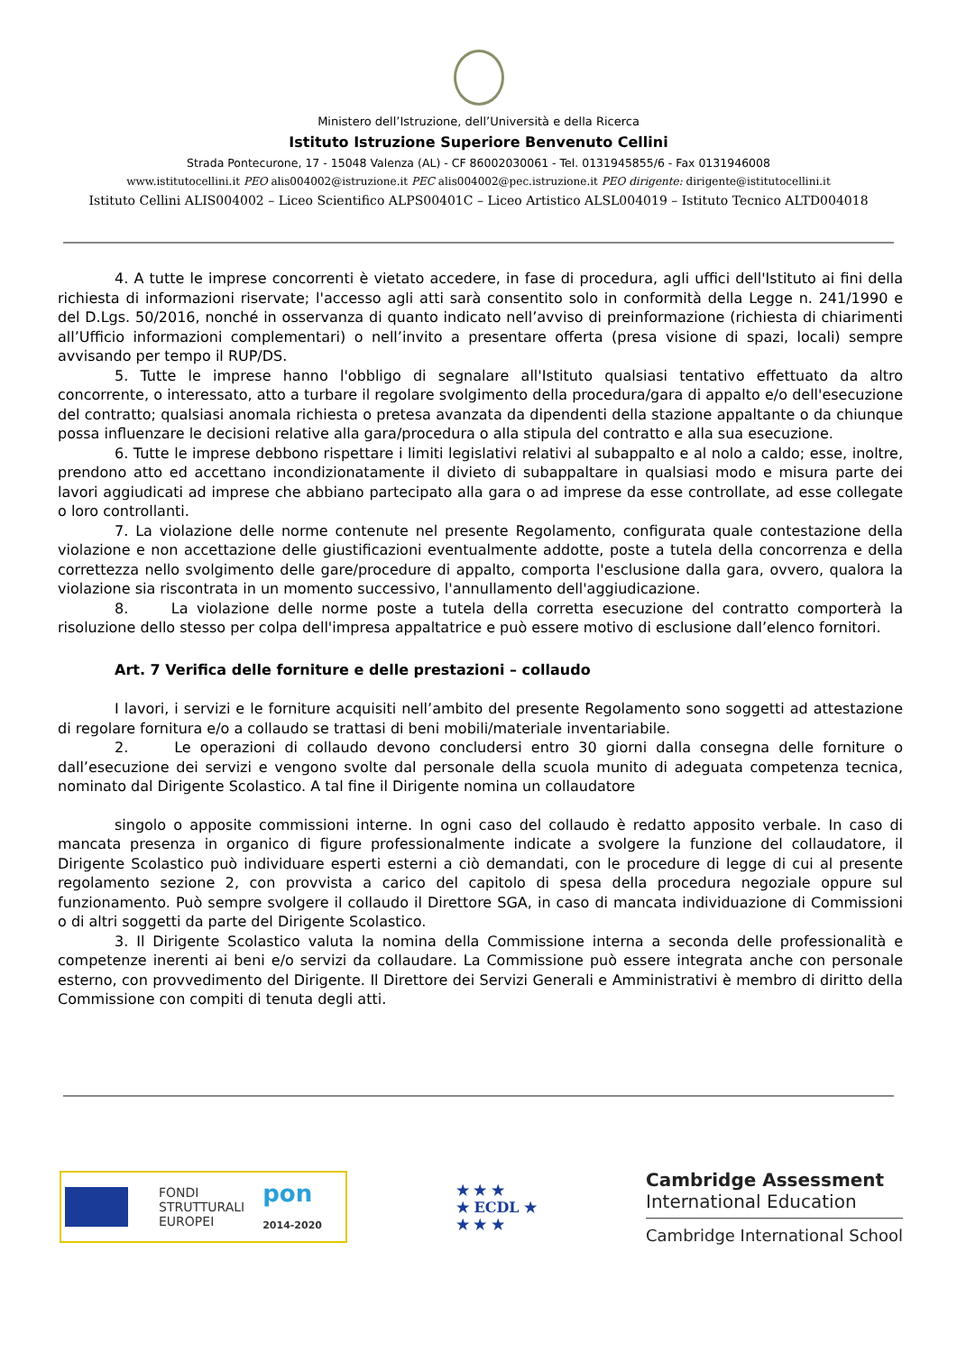Ministero dell’Istruzione, dell’Università e della Ricerca
Istituto Istruzione Superiore Benvenuto Cellini
Strada Pontecurone, 17 - 15048 Valenza (AL) - CF 86002030061 - Tel. 0131945855/6 - Fax 0131946008
www.istitutocellini.it PEO alis004002@istruzione.it PEC alis004002@pec.istruzione.it PEO dirigente: dirigente@istitutocellini.it
Istituto Cellini ALIS004002 – Liceo Scientifico ALPS00401C – Liceo Artistico ALSL004019 – Istituto Tecnico ALTD004018
4. A tutte le imprese concorrenti è vietato accedere, in fase di procedura, agli uffici dell'Istituto ai fini della richiesta di informazioni riservate; l'accesso agli atti sarà consentito solo in conformità della Legge n. 241/1990 e del D.Lgs. 50/2016, nonché in osservanza di quanto indicato nell’avviso di preinformazione (richiesta di chiarimenti all’Ufficio informazioni complementari) o nell’invito a presentare offerta (presa visione di spazi, locali) sempre avvisando per tempo il RUP/DS.
5. Tutte le imprese hanno l'obbligo di segnalare all'Istituto qualsiasi tentativo effettuato da altro concorrente, o interessato, atto a turbare il regolare svolgimento della procedura/gara di appalto e/o dell'esecuzione del contratto; qualsiasi anomala richiesta o pretesa avanzata da dipendenti della stazione appaltante o da chiunque possa influenzare le decisioni relative alla gara/procedura o alla stipula del contratto e alla sua esecuzione.
6. Tutte le imprese debbono rispettare i limiti legislativi relativi al subappalto e al nolo a caldo; esse, inoltre, prendono atto ed accettano incondizionatamente il divieto di subappaltare in qualsiasi modo e misura parte dei lavori aggiudicati ad imprese che abbiano partecipato alla gara o ad imprese da esse controllate, ad esse collegate o loro controllanti.
7. La violazione delle norme contenute nel presente Regolamento, configurata quale contestazione della violazione e non accettazione delle giustificazioni eventualmente addotte, poste a tutela della concorrenza e della correttezza nello svolgimento delle gare/procedure di appalto, comporta l'esclusione dalla gara, ovvero, qualora la violazione sia riscontrata in un momento successivo, l'annullamento dell'aggiudicazione.
8. La violazione delle norme poste a tutela della corretta esecuzione del contratto comporterà la risoluzione dello stesso per colpa dell'impresa appaltatrice e può essere motivo di esclusione dall’elenco fornitori.
Art. 7 Verifica delle forniture e delle prestazioni – collaudo
I lavori, i servizi e le forniture acquisiti nell’ambito del presente Regolamento sono soggetti ad attestazione di regolare fornitura e/o a collaudo se trattasi di beni mobili/materiale inventariabile.
2. Le operazioni di collaudo devono concludersi entro 30 giorni dalla consegna delle forniture o dall’esecuzione dei servizi e vengono svolte dal personale della scuola munito di adeguata competenza tecnica, nominato dal Dirigente Scolastico. A tal fine il Dirigente nomina un collaudatore
singolo o apposite commissioni interne. In ogni caso del collaudo è redatto apposito verbale. In caso di mancata presenza in organico di figure professionalmente indicate a svolgere la funzione del collaudatore, il Dirigente Scolastico può individuare esperti esterni a ciò demandati, con le procedure di legge di cui al presente regolamento sezione 2, con provvista a carico del capitolo di spesa della procedura negoziale oppure sul funzionamento. Può sempre svolgere il collaudo il Direttore SGA, in caso di mancata individuazione di Commissioni o di altri soggetti da parte del Dirigente Scolastico.
3. Il Dirigente Scolastico valuta la nomina della Commissione interna a seconda delle professionalità e competenze inerenti ai beni e/o servizi da collaudare. La Commissione può essere integrata anche con personale esterno, con provvedimento del Dirigente. Il Direttore dei Servizi Generali e Amministrativi è membro di diritto della Commissione con compiti di tenuta degli atti.
FONDI
STRUTTURALI
EUROPEI
pon
2014-2020
★ ★ ★
★ ECDL ★
★ ★ ★
Cambridge Assessment
International Education
Cambridge International School